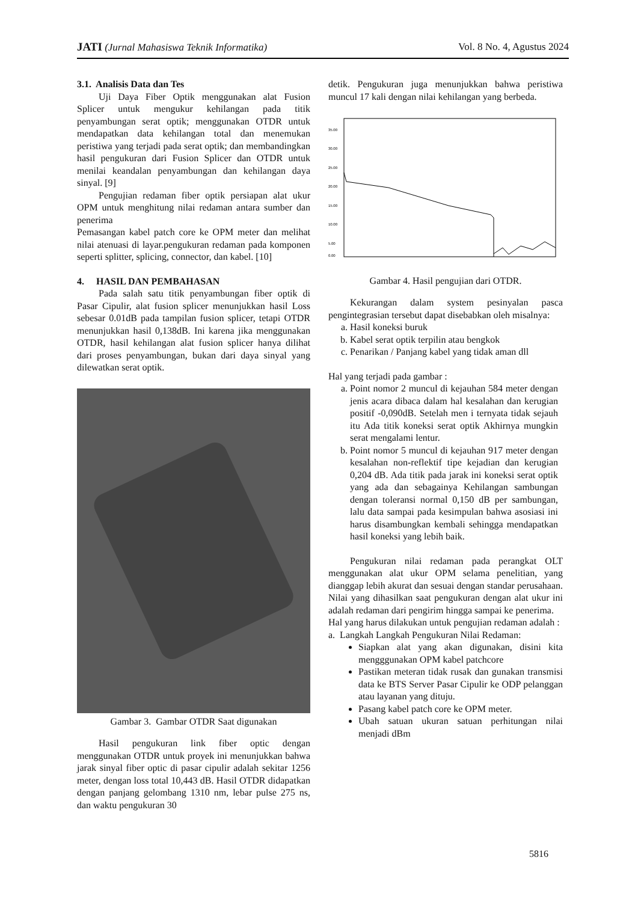JATI (Jurnal Mahasiswa Teknik Informatika) Vol. 8 No. 4, Agustus 2024
3.1. Analisis Data dan Tes
Uji Daya Fiber Optik menggunakan alat Fusion Splicer untuk mengukur kehilangan pada titik penyambungan serat optik; menggunakan OTDR untuk mendapatkan data kehilangan total dan menemukan peristiwa yang terjadi pada serat optik; dan membandingkan hasil pengukuran dari Fusion Splicer dan OTDR untuk menilai keandalan penyambungan dan kehilangan daya sinyal. [9]
Pengujian redaman fiber optik persiapan alat ukur OPM untuk menghitung nilai redaman antara sumber dan penerima
Pemasangan kabel patch core ke OPM meter dan melihat nilai atenuasi di layar.pengukuran redaman pada komponen seperti splitter, splicing, connector, dan kabel. [10]
4. HASIL DAN PEMBAHASAN
Pada salah satu titik penyambungan fiber optik di Pasar Cipulir, alat fusion splicer menunjukkan hasil Loss sebesar 0.01dB pada tampilan fusion splicer, tetapi OTDR menunjukkan hasil 0,138dB. Ini karena jika menggunakan OTDR, hasil kehilangan alat fusion splicer hanya dilihat dari proses penyambungan, bukan dari daya sinyal yang dilewatkan serat optik.
Gambar 3. Gambar OTDR Saat digunakan
Hasil pengukuran link fiber optic dengan menggunakan OTDR untuk proyek ini menunjukkan bahwa jarak sinyal fiber optic di pasar cipulir adalah sekitar 1256 meter, dengan loss total 10,443 dB. Hasil OTDR didapatkan dengan panjang gelombang 1310 nm, lebar pulse 275 ns, dan waktu pengukuran 30
detik. Pengukuran juga menunjukkan bahwa peristiwa muncul 17 kali dengan nilai kehilangan yang berbeda.
35.00
30.00
25.00
20.00
15.00
10.00
5.00
0.00
Gambar 4. Hasil pengujian dari OTDR.
Kekurangan dalam system pesinyalan pasca pengintegrasian tersebut dapat disebabkan oleh misalnya:
a. Hasil koneksi buruk
b. Kabel serat optik terpilin atau bengkok
c. Penarikan / Panjang kabel yang tidak aman dll
Hal yang terjadi pada gambar :
a. Point nomor 2 muncul di kejauhan 584 meter dengan jenis acara dibaca dalam hal kesalahan dan kerugian positif -0,090dB. Setelah men i ternyata tidak sejauh itu Ada titik koneksi serat optik Akhirnya mungkin serat mengalami lentur.
b. Point nomor 5 muncul di kejauhan 917 meter dengan kesalahan non-reflektif tipe kejadian dan kerugian 0,204 dB. Ada titik pada jarak ini koneksi serat optik yang ada dan sebagainya Kehilangan sambungan dengan toleransi normal 0,150 dB per sambungan, lalu data sampai pada kesimpulan bahwa asosiasi ini harus disambungkan kembali sehingga mendapatkan hasil koneksi yang lebih baik.
Pengukuran nilai redaman pada perangkat OLT menggunakan alat ukur OPM selama penelitian, yang dianggap lebih akurat dan sesuai dengan standar perusahaan. Nilai yang dihasilkan saat pengukuran dengan alat ukur ini adalah redaman dari pengirim hingga sampai ke penerima.
Hal yang harus dilakukan untuk pengujian redaman adalah :
a. Langkah Langkah Pengukuran Nilai Redaman:
Siapkan alat yang akan digunakan, disini kita mengggunakan OPM kabel patchcore
Pastikan meteran tidak rusak dan gunakan transmisi data ke BTS Server Pasar Cipulir ke ODP pelanggan atau layanan yang dituju.
Pasang kabel patch core ke OPM meter.
Ubah satuan ukuran satuan perhitungan nilai menjadi dBm
5816